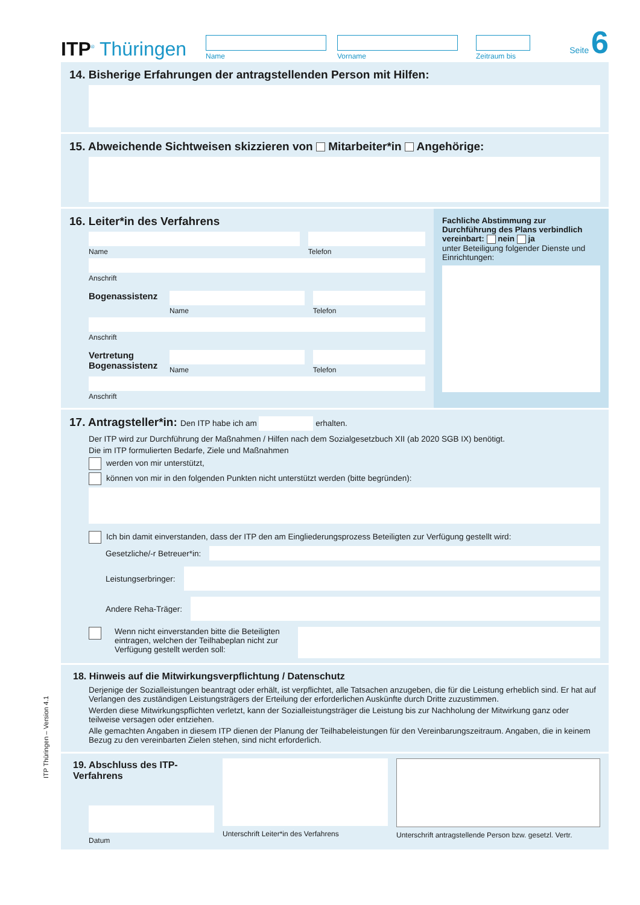ITP<sup>®</sup> Thüringen
Name
Vorname
Zeitraum bis
Seite 6
14. Bisherige Erfahrungen der antragstellenden Person mit Hilfen:
15. Abweichende Sichtweisen skizzieren von Mitarbeiter*in Angehörige:
16. Leiter*in des Verfahrens
Name Telefon
Anschrift
Bogenassistenz
Name Telefon
Anschrift
Vertretung Bogenassistenz
Name Telefon
Anschrift
Fachliche Abstimmung zur Durchführung des Plans verbindlich vereinbart: nein ja
unter Beteiligung folgender Dienste und Einrichtungen:
17. Antragsteller*in: Den ITP habe ich am erhalten.
Der ITP wird zur Durchführung der Maßnahmen / Hilfen nach dem Sozialgesetzbuch XII (ab 2020 SGB IX) benötigt.
Die im ITP formulierten Bedarfe, Ziele und Maßnahmen
werden von mir unterstützt,
können von mir in den folgenden Punkten nicht unterstützt werden (bitte begründen):
Ich bin damit einverstanden, dass der ITP den am Eingliederungsprozess Beteiligten zur Verfügung gestellt wird:
Gesetzliche/-r Betreuer*in:
Leistungserbringer:
Andere Reha-Träger:
Wenn nicht einverstanden bitte die Beteiligten eintragen, welchen der Teilhabeplan nicht zur Verfügung gestellt werden soll:
18. Hinweis auf die Mitwirkungsverpflichtung / Datenschutz
Derjenige der Sozialleistungen beantragt oder erhält, ist verpflichtet, alle Tatsachen anzugeben, die für die Leistung erheblich sind. Er hat auf Verlangen des zuständigen Leistungsträgers der Erteilung der erforderlichen Auskünfte durch Dritte zuzustimmen.
Werden diese Mitwirkungspflichten verletzt, kann der Sozialleistungsträger die Leistung bis zur Nachholung der Mitwirkung ganz oder teilweise versagen oder entziehen.
Alle gemachten Angaben in diesem ITP dienen der Planung der Teilhabeleistungen für den Vereinbarungszeitraum. Angaben, die in keinem Bezug zu den vereinbarten Zielen stehen, sind nicht erforderlich.
19. Abschluss des ITP-Verfahrens
Datum
Unterschrift Leiter*in des Verfahrens Unterschrift antragstellende Person bzw. gesetzl. Vertr.
ITP Thüringen – Version 4.1